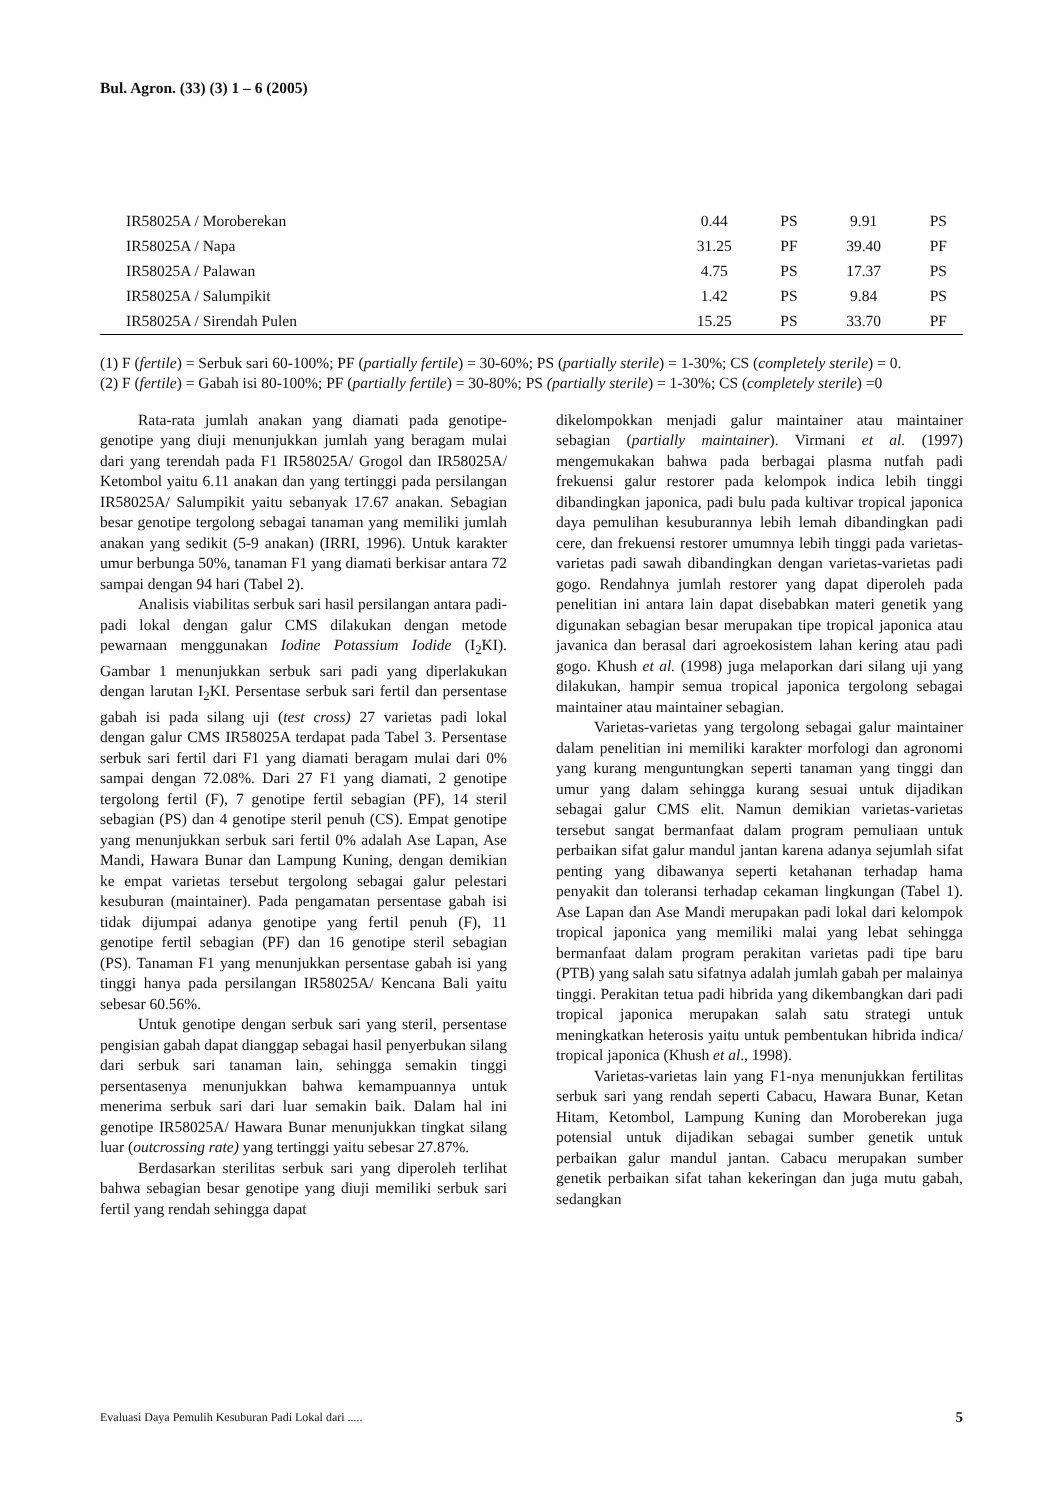Bul. Agron. (33) (3) 1 – 6 (2005)
| IR58025A / Moroberekan | 0.44 | PS | 9.91 | PS |
| IR58025A / Napa | 31.25 | PF | 39.40 | PF |
| IR58025A / Palawan | 4.75 | PS | 17.37 | PS |
| IR58025A / Salumpikit | 1.42 | PS | 9.84 | PS |
| IR58025A / Sirendah Pulen | 15.25 | PS | 33.70 | PF |
(1) F (fertile) = Serbuk sari 60-100%; PF (partially fertile) = 30-60%; PS (partially sterile) = 1-30%; CS (completely sterile) = 0.
(2) F (fertile) = Gabah isi 80-100%; PF (partially fertile) = 30-80%; PS (partially sterile) = 1-30%; CS (completely sterile) =0
Rata-rata jumlah anakan yang diamati pada genotipe-genotipe yang diuji menunjukkan jumlah yang beragam mulai dari yang terendah pada F1 IR58025A/ Grogol dan IR58025A/ Ketombol yaitu 6.11 anakan dan yang tertinggi pada persilangan IR58025A/ Salumpikit yaitu sebanyak 17.67 anakan. Sebagian besar genotipe tergolong sebagai tanaman yang memiliki jumlah anakan yang sedikit (5-9 anakan) (IRRI, 1996). Untuk karakter umur berbunga 50%, tanaman F1 yang diamati berkisar antara 72 sampai dengan 94 hari (Tabel 2).
Analisis viabilitas serbuk sari hasil persilangan antara padi-padi lokal dengan galur CMS dilakukan dengan metode pewarnaan menggunakan Iodine Potassium Iodide (I<sub>2</sub>KI). Gambar 1 menunjukkan serbuk sari padi yang diperlakukan dengan larutan I<sub>2</sub>KI. Persentase serbuk sari fertil dan persentase gabah isi pada silang uji (test cross) 27 varietas padi lokal dengan galur CMS IR58025A terdapat pada Tabel 3. Persentase serbuk sari fertil dari F1 yang diamati beragam mulai dari 0% sampai dengan 72.08%. Dari 27 F1 yang diamati, 2 genotipe tergolong fertil (F), 7 genotipe fertil sebagian (PF), 14 steril sebagian (PS) dan 4 genotipe steril penuh (CS). Empat genotipe yang menunjukkan serbuk sari fertil 0% adalah Ase Lapan, Ase Mandi, Hawara Bunar dan Lampung Kuning, dengan demikian ke empat varietas tersebut tergolong sebagai galur pelestari kesuburan (maintainer). Pada pengamatan persentase gabah isi tidak dijumpai adanya genotipe yang fertil penuh (F), 11 genotipe fertil sebagian (PF) dan 16 genotipe steril sebagian (PS). Tanaman F1 yang menunjukkan persentase gabah isi yang tinggi hanya pada persilangan IR58025A/ Kencana Bali yaitu sebesar 60.56%.
Untuk genotipe dengan serbuk sari yang steril, persentase pengisian gabah dapat dianggap sebagai hasil penyerbukan silang dari serbuk sari tanaman lain, sehingga semakin tinggi persentasenya menunjukkan bahwa kemampuannya untuk menerima serbuk sari dari luar semakin baik. Dalam hal ini genotipe IR58025A/ Hawara Bunar menunjukkan tingkat silang luar (outcrossing rate) yang tertinggi yaitu sebesar 27.87%.
Berdasarkan sterilitas serbuk sari yang diperoleh terlihat bahwa sebagian besar genotipe yang diuji memiliki serbuk sari fertil yang rendah sehingga dapat
dikelompokkan menjadi galur maintainer atau maintainer sebagian (partially maintainer). Virmani et al. (1997) mengemukakan bahwa pada berbagai plasma nutfah padi frekuensi galur restorer pada kelompok indica lebih tinggi dibandingkan japonica, padi bulu pada kultivar tropical japonica daya pemulihan kesuburannya lebih lemah dibandingkan padi cere, dan frekuensi restorer umumnya lebih tinggi pada varietas-varietas padi sawah dibandingkan dengan varietas-varietas padi gogo. Rendahnya jumlah restorer yang dapat diperoleh pada penelitian ini antara lain dapat disebabkan materi genetik yang digunakan sebagian besar merupakan tipe tropical japonica atau javanica dan berasal dari agroekosistem lahan kering atau padi gogo. Khush et al. (1998) juga melaporkan dari silang uji yang dilakukan, hampir semua tropical japonica tergolong sebagai maintainer atau maintainer sebagian.
Varietas-varietas yang tergolong sebagai galur maintainer dalam penelitian ini memiliki karakter morfologi dan agronomi yang kurang menguntungkan seperti tanaman yang tinggi dan umur yang dalam sehingga kurang sesuai untuk dijadikan sebagai galur CMS elit. Namun demikian varietas-varietas tersebut sangat bermanfaat dalam program pemuliaan untuk perbaikan sifat galur mandul jantan karena adanya sejumlah sifat penting yang dibawanya seperti ketahanan terhadap hama penyakit dan toleransi terhadap cekaman lingkungan (Tabel 1). Ase Lapan dan Ase Mandi merupakan padi lokal dari kelompok tropical japonica yang memiliki malai yang lebat sehingga bermanfaat dalam program perakitan varietas padi tipe baru (PTB) yang salah satu sifatnya adalah jumlah gabah per malainya tinggi. Perakitan tetua padi hibrida yang dikembangkan dari padi tropical japonica merupakan salah satu strategi untuk meningkatkan heterosis yaitu untuk pembentukan hibrida indica/ tropical japonica (Khush et al., 1998).
Varietas-varietas lain yang F1-nya menunjukkan fertilitas serbuk sari yang rendah seperti Cabacu, Hawara Bunar, Ketan Hitam, Ketombol, Lampung Kuning dan Moroberekan juga potensial untuk dijadikan sebagai sumber genetik untuk perbaikan galur mandul jantan. Cabacu merupakan sumber genetik perbaikan sifat tahan kekeringan dan juga mutu gabah, sedangkan
Evaluasi Daya Pemulih Kesuburan Padi Lokal dari ..... 5